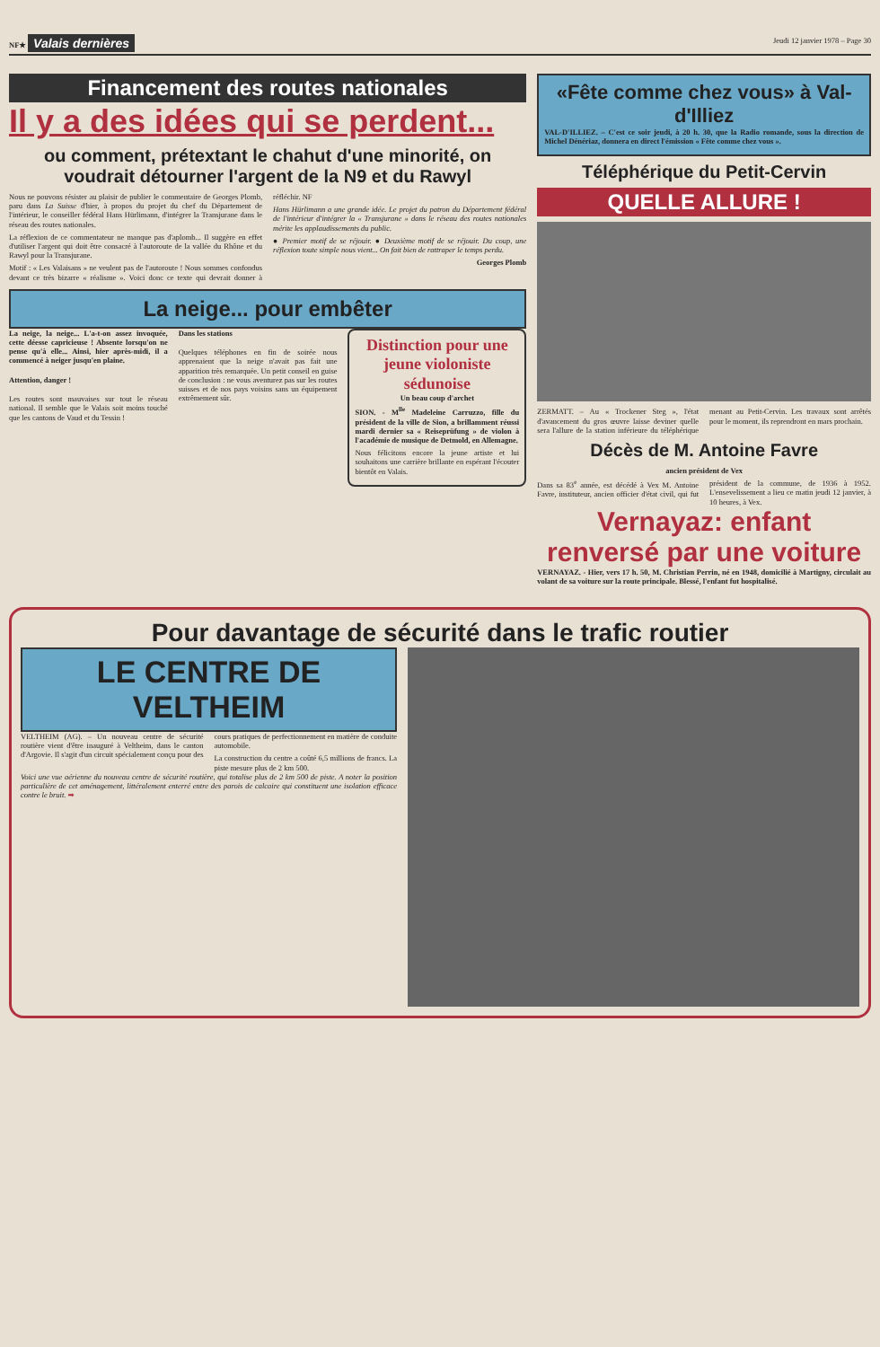NF★ Valais dernières Jeudi 12 janvier 1978 – Page 30
Financement des routes nationales
Il y a des idées qui se perdent...
ou comment, prétextant le chahut d'une minorité, on voudrait détourner l'argent de la N9 et du Rawyl
Nous ne pouvons résister au plaisir de publier le commentaire de Georges Plomb, paru dans La Suisse d'hier, à propos du projet du chef du Département de l'intérieur, le conseiller fédéral Hans Hürlimann, d'intégrer la Transjurane dans le réseau des routes nationales.
La réflexion de ce commentateur ne manque pas d'aplomb... Il suggère en effet d'utiliser l'argent qui doit être consacré à l'autoroute de la vallée du Rhône et du Rawyl pour la Transjurane.
Motif : « Les Valaisans » ne veulent pas de l'autoroute ! Nous sommes confondus devant ce très bizarre « réalisme ». Voici donc ce texte qui devrait donner à réfléchir. NF
Hans Hürlimann a une grande idée. Le projet du patron du Département fédéral de l'intérieur d'intégrer la « Transjurane » dans le réseau des routes nationales mérite les applaudissements du public.
● Premier motif de se réjouir. ● Deuxième motif de se réjouir. Du coup, une réflexion toute simple nous vient... On fait bien de rattraper le temps perdu.
Georges Plomb
La neige... pour embêter
La neige, la neige... L'a-t-on assez invoquée, cette déesse capricieuse ! Absente lorsqu'on ne pense qu'à elle... Ainsi, hier après-midi, il a commencé à neiger jusqu'en plaine.
Attention, danger !
Les routes sont mauvaises sur tout le réseau national. Il semble que le Valais soit moins touché que les cantons de Vaud et du Tessin !
Dans les stations
Quelques téléphones en fin de soirée nous apprenaient que la neige n'avait pas fait une apparition très remarquée. Un petit conseil en guise de conclusion : ne vous aventurez pas sur les routes suisses et de nos pays voisins sans un équipement extrêmement sûr.
Distinction pour une jeune violoniste sédunoise
Un beau coup d'archet
SION. - M<sup>lle</sup> Madeleine Carruzzo, fille du président de la ville de Sion, a brillamment réussi mardi dernier sa « Reiseprüfung » de violon à l'académie de musique de Detmold, en Allemagne.
Nous félicitons encore la jeune artiste et lui souhaitons une carrière brillante en espérant l'écouter bientôt en Valais.
«Fête comme chez vous» à Val-d'Illiez
VAL-D'ILLIEZ. – C'est ce soir jeudi, à 20 h. 30, que la Radio romande, sous la direction de Michel Dénériaz, donnera en direct l'émission « Fête comme chez vous ».
Téléphérique du Petit-Cervin
QUELLE ALLURE !
ZERMATT. – Au « Trockener Steg », l'état d'avancement du gros œuvre laisse deviner quelle sera l'allure de la station inférieure du téléphérique menant au Petit-Cervin. Les travaux sont arrêtés pour le moment, ils reprendront en mars prochain.
Décès de M. Antoine Favre
ancien président de Vex
Dans sa 83<sup>e</sup> année, est décédé à Vex M. Antoine Favre, instituteur, ancien officier d'état civil, qui fut président de la commune, de 1936 à 1952. L'ensevelissement a lieu ce matin jeudi 12 janvier, à 10 heures, à Vex.
Vernayaz: enfant renversé par une voiture
VERNAYAZ. - Hier, vers 17 h. 50, M. Christian Perrin, né en 1948, domicilié à Martigny, circulait au volant de sa voiture sur la route principale. Blessé, l'enfant fut hospitalisé.
Pour davantage de sécurité dans le trafic routier
LE CENTRE DE VELTHEIM
VELTHEIM (AG). – Un nouveau centre de sécurité routière vient d'être inauguré à Veltheim, dans le canton d'Argovie. Il s'agit d'un circuit spécialement conçu pour des cours pratiques de perfectionnement en matière de conduite automobile.
La construction du centre a coûté 6,5 millions de francs. La piste mesure plus de 2 km 500.
Voici une vue aérienne du nouveau centre de sécurité routière, qui totalise plus de 2 km 500 de piste. A noter la position particulière de cet aménagement, littéralement enterré entre des parois de calcaire qui constituent une isolation efficace contre le bruit. ➡